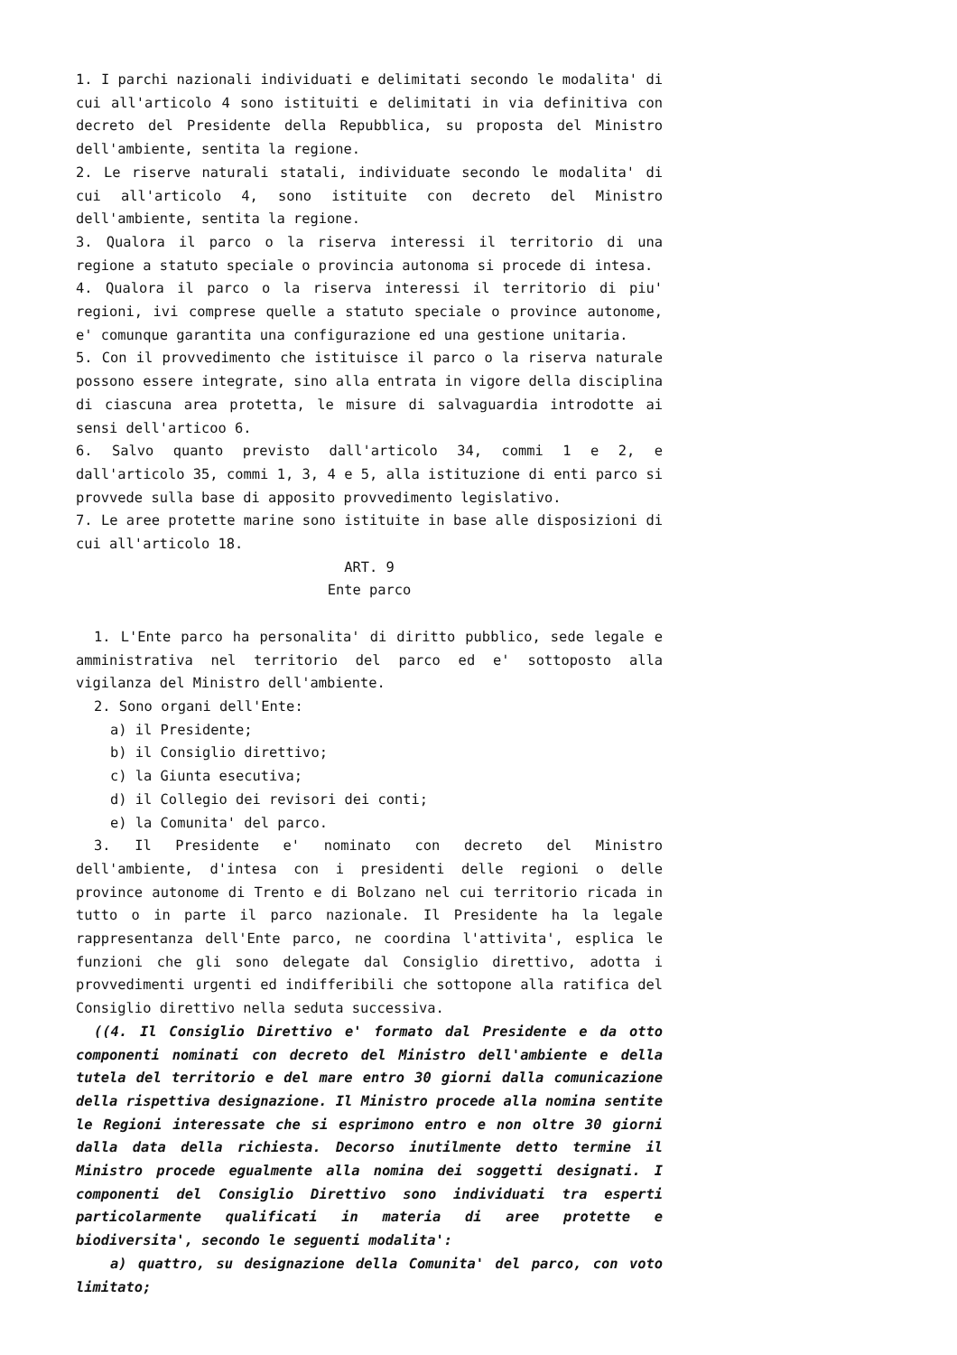1. I parchi nazionali individuati e delimitati secondo le modalita' di cui all'articolo 4 sono istituiti e delimitati in via definitiva con decreto del Presidente della Repubblica, su proposta del Ministro dell'ambiente, sentita la regione.
2. Le riserve naturali statali, individuate secondo le modalita' di cui all'articolo 4, sono istituite con decreto del Ministro dell'ambiente, sentita la regione.
3. Qualora il parco o la riserva interessi il territorio di una regione a statuto speciale o provincia autonoma si procede di intesa.
4. Qualora il parco o la riserva interessi il territorio di piu' regioni, ivi comprese quelle a statuto speciale o province autonome, e' comunque garantita una configurazione ed una gestione unitaria.
5. Con il provvedimento che istituisce il parco o la riserva naturale possono essere integrate, sino alla entrata in vigore della disciplina di ciascuna area protetta, le misure di salvaguardia introdotte ai sensi dell'articoo 6.
6. Salvo quanto previsto dall'articolo 34, commi 1 e 2, e dall'articolo 35, commi 1, 3, 4 e 5, alla istituzione di enti parco si provvede sulla base di apposito provvedimento legislativo.
7. Le aree protette marine sono istituite in base alle disposizioni di cui all'articolo 18.
ART. 9
Ente parco
1. L'Ente parco ha personalita' di diritto pubblico, sede legale e amministrativa nel territorio del parco ed e' sottoposto alla vigilanza del Ministro dell'ambiente.
2. Sono organi dell'Ente:
a) il Presidente;
b) il Consiglio direttivo;
c) la Giunta esecutiva;
d) il Collegio dei revisori dei conti;
e) la Comunita' del parco.
3. Il Presidente e' nominato con decreto del Ministro dell'ambiente, d'intesa con i presidenti delle regioni o delle province autonome di Trento e di Bolzano nel cui territorio ricada in tutto o in parte il parco nazionale. Il Presidente ha la legale rappresentanza dell'Ente parco, ne coordina l'attivita', esplica le funzioni che gli sono delegate dal Consiglio direttivo, adotta i provvedimenti urgenti ed indifferibili che sottopone alla ratifica del Consiglio direttivo nella seduta successiva.
((4. Il Consiglio Direttivo e' formato dal Presidente e da otto componenti nominati con decreto del Ministro dell'ambiente e della tutela del territorio e del mare entro 30 giorni dalla comunicazione della rispettiva designazione. Il Ministro procede alla nomina sentite le Regioni interessate che si esprimono entro e non oltre 30 giorni dalla data della richiesta. Decorso inutilmente detto termine il Ministro procede egualmente alla nomina dei soggetti designati. I componenti del Consiglio Direttivo sono individuati tra esperti particolarmente qualificati in materia di aree protette e biodiversita', secondo le seguenti modalita':
a) quattro, su designazione della Comunita' del parco, con voto limitato;